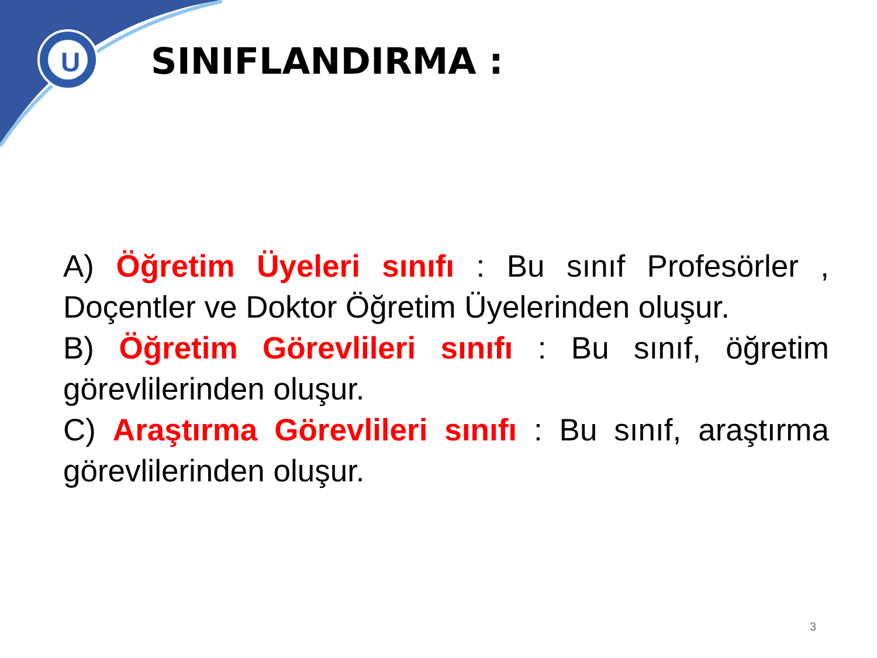U
SINIFLANDIRMA :
A) Öğretim Üyeleri sınıfı : Bu sınıf Profesörler , Doçentler ve Doktor Öğretim Üyelerinden oluşur.
B) Öğretim Görevlileri sınıfı : Bu sınıf, öğretim görevlilerinden oluşur.
C) Araştırma Görevlileri sınıfı : Bu sınıf, araştırma görevlilerinden oluşur.
3